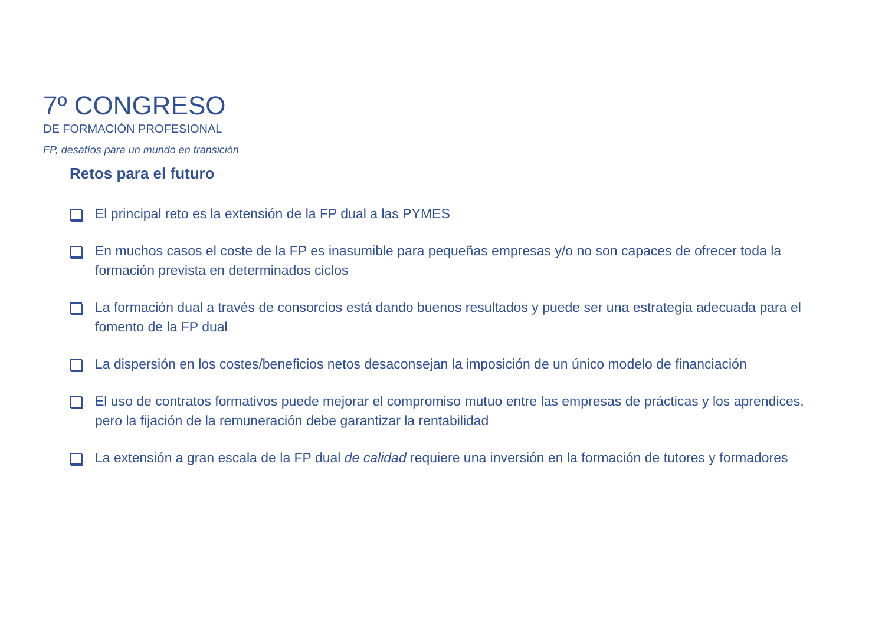7º CONGRESO
DE FORMACIÓN PROFESIONAL
FP, desafíos para un mundo en transición
Retos para el futuro
El principal reto es la extensión de la FP dual a las PYMES
En muchos casos el coste de la FP es inasumible para pequeñas empresas y/o no son capaces de ofrecer toda la formación prevista en determinados ciclos
La formación dual a través de consorcios está dando buenos resultados y puede ser una estrategia adecuada para el fomento de la FP dual
La dispersión en los costes/beneficios netos desaconsejan la imposición de un único modelo de financiación
El uso de contratos formativos puede mejorar el compromiso mutuo entre las empresas de prácticas y los aprendices, pero la fijación de la remuneración debe garantizar la rentabilidad
La extensión a gran escala de la FP dual de calidad requiere una inversión en la formación de tutores y formadores